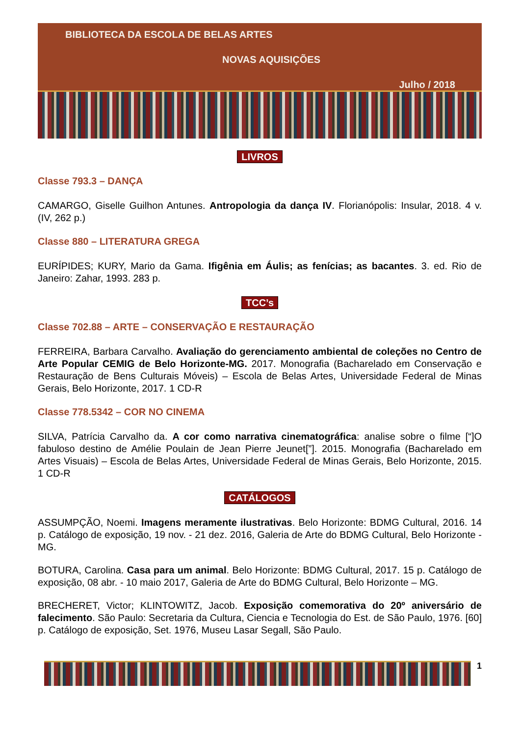BIBLIOTECA DA ESCOLA DE BELAS ARTES
NOVAS AQUISIÇÕES
Julho / 2018
LIVROS
Classe 793.3 – DANÇA
CAMARGO, Giselle Guilhon Antunes. Antropologia da dança IV. Florianópolis: Insular, 2018. 4 v. (IV, 262 p.)
Classe 880 – LITERATURA GREGA
EURÍPIDES; KURY, Mario da Gama. Ifigênia em Áulis; as fenícias; as bacantes. 3. ed. Rio de Janeiro: Zahar, 1993. 283 p.
TCC’s
Classe 702.88 – ARTE – CONSERVAÇÃO E RESTAURAÇÃO
FERREIRA, Barbara Carvalho. Avaliação do gerenciamento ambiental de coleções no Centro de Arte Popular CEMIG de Belo Horizonte-MG. 2017. Monografia (Bacharelado em Conservação e Restauração de Bens Culturais Móveis) – Escola de Belas Artes, Universidade Federal de Minas Gerais, Belo Horizonte, 2017. 1 CD-R
Classe 778.5342 – COR NO CINEMA
SILVA, Patrícia Carvalho da. A cor como narrativa cinematográfica: analise sobre o filme [“]O fabuloso destino de Amélie Poulain de Jean Pierre Jeunet[”]. 2015. Monografia (Bacharelado em Artes Visuais) – Escola de Belas Artes, Universidade Federal de Minas Gerais, Belo Horizonte, 2015. 1 CD-R
CATÁLOGOS
ASSUMPÇÃO, Noemi. Imagens meramente ilustrativas. Belo Horizonte: BDMG Cultural, 2016. 14 p. Catálogo de exposição, 19 nov. - 21 dez. 2016, Galeria de Arte do BDMG Cultural, Belo Horizonte - MG.
BOTURA, Carolina. Casa para um animal. Belo Horizonte: BDMG Cultural, 2017. 15 p. Catálogo de exposição, 08 abr. - 10 maio 2017, Galeria de Arte do BDMG Cultural, Belo Horizonte – MG.
BRECHERET, Victor; KLINTOWITZ, Jacob. Exposição comemorativa do 20º aniversário de falecimento. São Paulo: Secretaria da Cultura, Ciencia e Tecnologia do Est. de São Paulo, 1976. [60] p. Catálogo de exposição, Set. 1976, Museu Lasar Segall, São Paulo.
1